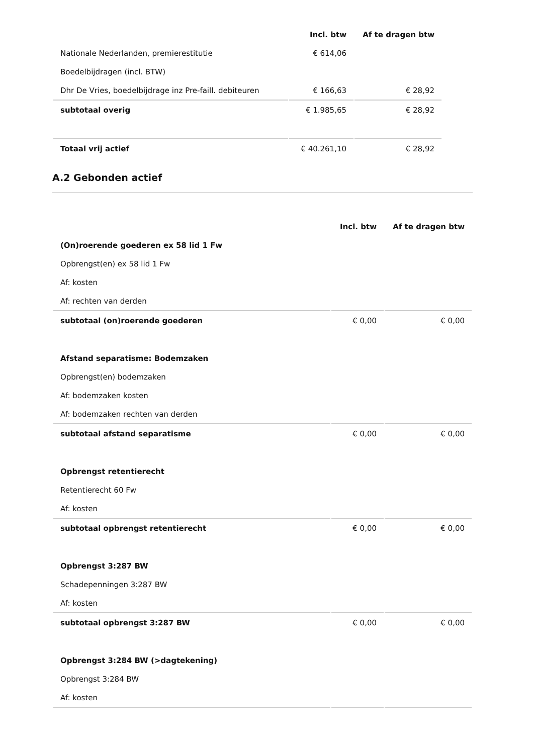| | Incl. btw | Af te dragen btw |
| --- | --- | --- |
| Nationale Nederlanden, premierestitutie | € 614,06 | |
| Boedelbijdragen (incl. BTW) | | |
| Dhr De Vries, boedelbijdrage inz Pre-faill. debiteuren | € 166,63 | € 28,92 |
| subtotaal overig | € 1.985,65 | € 28,92 |
| Totaal vrij actief | € 40.261,10 | € 28,92 |
A.2 Gebonden actief
| | Incl. btw | Af te dragen btw |
| --- | --- | --- |
| (On)roerende goederen ex 58 lid 1 Fw | | |
| Opbrengst(en) ex 58 lid 1 Fw | | |
| Af: kosten | | |
| Af: rechten van derden | | |
| subtotaal (on)roerende goederen | € 0,00 | € 0,00 |
| Afstand separatisme: Bodemzaken | | |
| Opbrengst(en) bodemzaken | | |
| Af: bodemzaken kosten | | |
| Af: bodemzaken rechten van derden | | |
| subtotaal afstand separatisme | € 0,00 | € 0,00 |
| Opbrengst retentierecht | | |
| Retentierecht 60 Fw | | |
| Af: kosten | | |
| subtotaal opbrengst retentierecht | € 0,00 | € 0,00 |
| Opbrengst 3:287 BW | | |
| Schadepenningen 3:287 BW | | |
| Af: kosten | | |
| subtotaal opbrengst 3:287 BW | € 0,00 | € 0,00 |
| Opbrengst 3:284 BW (>dagtekening) | | |
| Opbrengst 3:284 BW | | |
| Af: kosten | | |